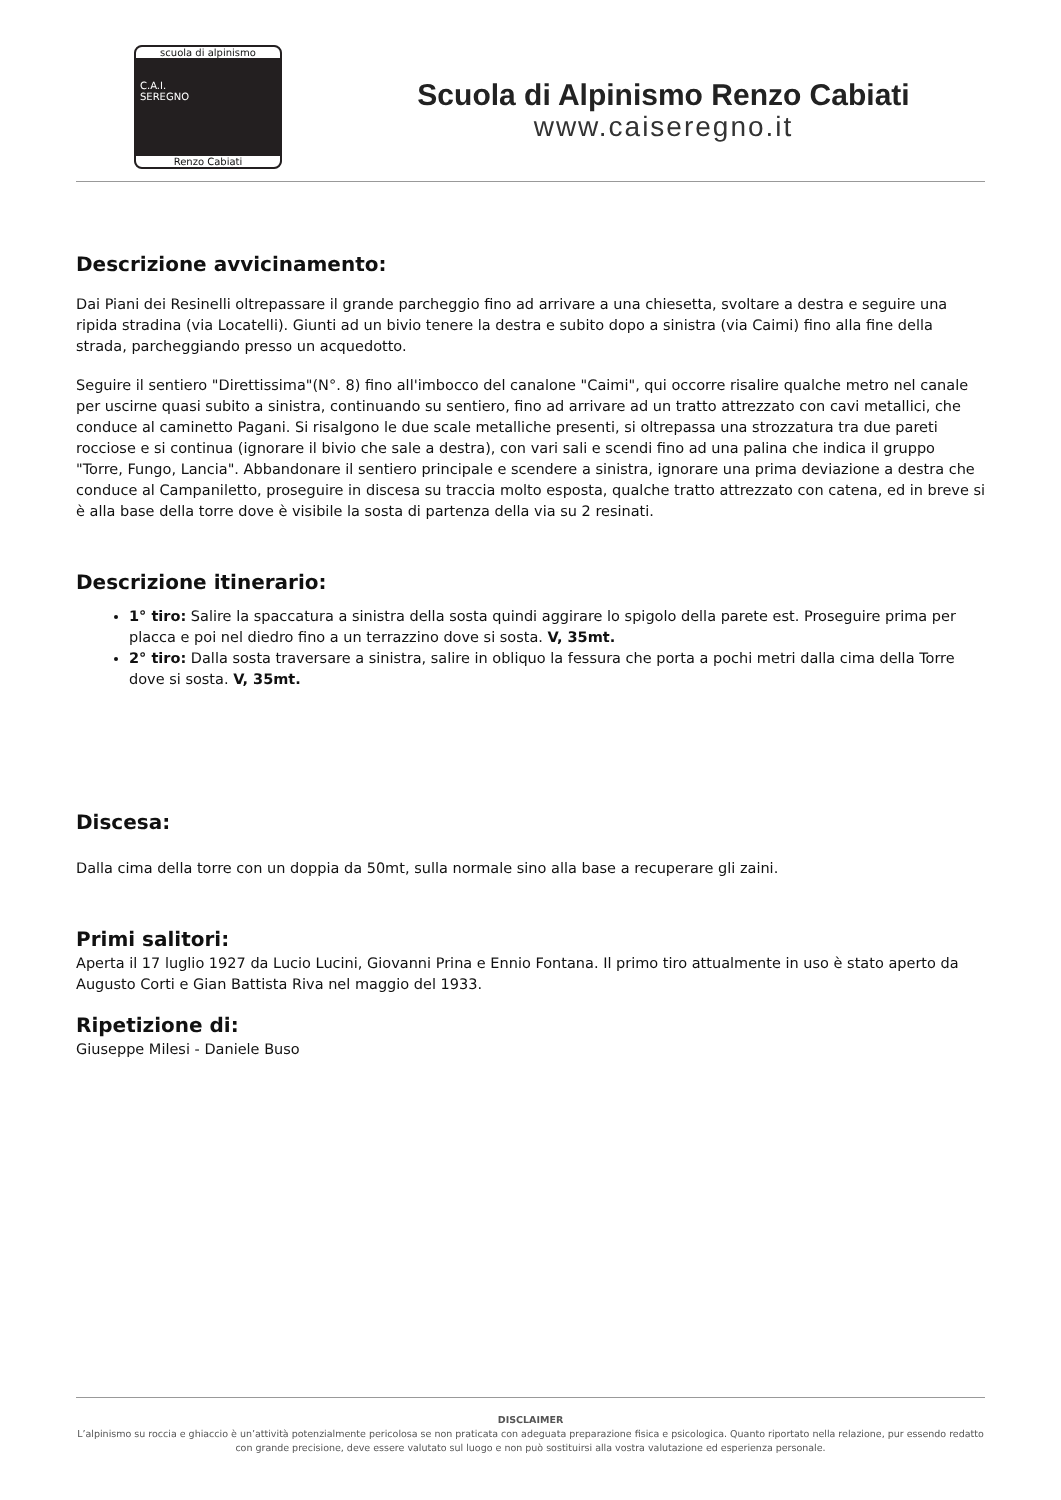scuola di alpinismo
C.A.I.
SEREGNO
Renzo Cabiati
Scuola di Alpinismo Renzo Cabiati
www.caiseregno.it
Descrizione avvicinamento:
Dai Piani dei Resinelli oltrepassare il grande parcheggio fino ad arrivare a una chiesetta, svoltare a destra e seguire una ripida stradina (via Locatelli). Giunti ad un bivio tenere la destra e subito dopo a sinistra (via Caimi) fino alla fine della strada, parcheggiando presso un acquedotto.
Seguire il sentiero "Direttissima"(N°. 8) fino all'imbocco del canalone "Caimi", qui occorre risalire qualche metro nel canale per uscirne quasi subito a sinistra, continuando su sentiero, fino ad arrivare ad un tratto attrezzato con cavi metallici, che conduce al caminetto Pagani. Si risalgono le due scale metalliche presenti, si oltrepassa una strozzatura tra due pareti rocciose e si continua (ignorare il bivio che sale a destra), con vari sali e scendi fino ad una palina che indica il gruppo "Torre, Fungo, Lancia". Abbandonare il sentiero principale e scendere a sinistra, ignorare una prima deviazione a destra che conduce al Campaniletto, proseguire in discesa su traccia molto esposta, qualche tratto attrezzato con catena, ed in breve si è alla base della torre dove è visibile la sosta di partenza della via su 2 resinati.
Descrizione itinerario:
1° tiro: Salire la spaccatura a sinistra della sosta quindi aggirare lo spigolo della parete est. Proseguire prima per placca e poi nel diedro fino a un terrazzino dove si sosta. V, 35mt.
2° tiro: Dalla sosta traversare a sinistra, salire in obliquo la fessura che porta a pochi metri dalla cima della Torre dove si sosta. V, 35mt.
Discesa:
Dalla cima della torre con un doppia da 50mt, sulla normale sino alla base a recuperare gli zaini.
Primi salitori:
Aperta il 17 luglio 1927 da Lucio Lucini, Giovanni Prina e Ennio Fontana. Il primo tiro attualmente in uso è stato aperto da Augusto Corti e Gian Battista Riva nel maggio del 1933.
Ripetizione di:
Giuseppe Milesi - Daniele Buso
DISCLAIMER
L’alpinismo su roccia e ghiaccio è un’attività potenzialmente pericolosa se non praticata con adeguata preparazione fisica e psicologica. Quanto riportato nella relazione, pur essendo redatto con grande precisione, deve essere valutato sul luogo e non può sostituirsi alla vostra valutazione ed esperienza personale.